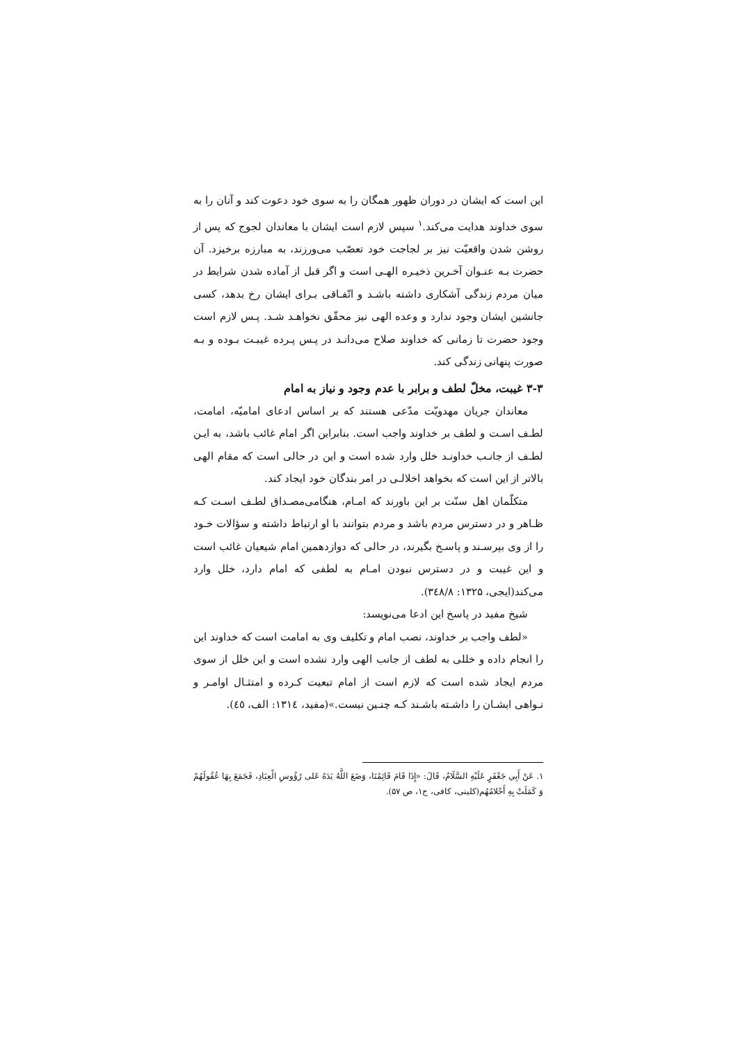این است که ایشان در دوران ظهور همگان را به سوی خود دعوت کند و آنان را به سوی خداوند هدایت می‌کند.<sup>۱</sup> سپس لازم است ایشان با معاندان لجوج که پس از روشن شدن واقعیّت نیز بر لجاجت خود تعصّب می‌ورزند، به مبارزه برخیزد. آن حضرت بـه عنـوان آخـرین ذخیـره الهـی است و اگر قبل از آماده شدن شرایط در میان مردم زندگی آشکاری داشته باشـد و اتّفـاقی بـرای ایشان رخ بدهد، کسی جانشین ایشان وجود ندارد و وعده الهی نیز محقّق نخواهـد شـد. پـس لازم است وجود حضرت تا زمانی که خداوند صلاح می‌دانـد در پـس پـرده غیبـت بـوده و بـه صورت پنهانی زندگی کند.
۳-۳ غیبت، مخلّ لطف و برابر با عدم وجود و نیاز به امام
معاندان جریان مهدویّت مدّعی هستند که بر اساس ادعای امامیّه، امامت، لطـف اسـت و لطف بر خداوند واجب است. بنابراین اگر امام غائب باشد، به ایـن لطـف از جانـب خداونـد خلل وارد شده است و این در حالی است که مقام الهی بالاتر از این است که بخواهد اخلالـی در امر بندگان خود ایجاد کند.
متکلّمان اهل سنّت بر این باورند که امـام، هنگامی‌مصـداق لطـف اسـت کـه ظـاهر و در دسترس مردم باشد و مردم بتوانند با او ارتباط داشته و سؤالات خـود را از وی بپرسـند و پاسـخ بگیرند، در حالی که دوازدهمین امام شیعیان غائب است و این غیبت و در دسترس نبودن امـام به لطفی که امام دارد، خلل وارد می‌کند(ایجی، ۱۳۲۵: ۳٤۸/۸).
شیخ مفید در پاسخ این ادعا می‌نویسد:
«لطف واجب بر خداوند، نصب امام و تکلیف وی به امامت است که خداوند این را انجام داده و خللی به لطف از جانب الهی وارد نشده است و این خلل از سوی مردم ایجاد شده است که لازم است از امام تبعیت کـرده و امتثـال اوامـر و نـواهی ایشـان را داشـته باشـند کـه چنـین نیست.»(مفید، ۱۳۱٤: الف، ٤٥).
۱. عَنْ أَبِي جَعْفَرٍ عَلَيْهِ السَّلَامُ، قَالَ: «إِذَا قَامَ قَائِمُنَا، وَضَعَ اللَّهُ يَدَهُ عَلى رُؤُوسِ الْعِبَادِ، فَجَمَعَ بِهَا عُقُولَهُمْ وَ كَمَلَتْ بِهِ أَحْلامُهُم(کلینی، کافی، ج۱، ص ۵۷).